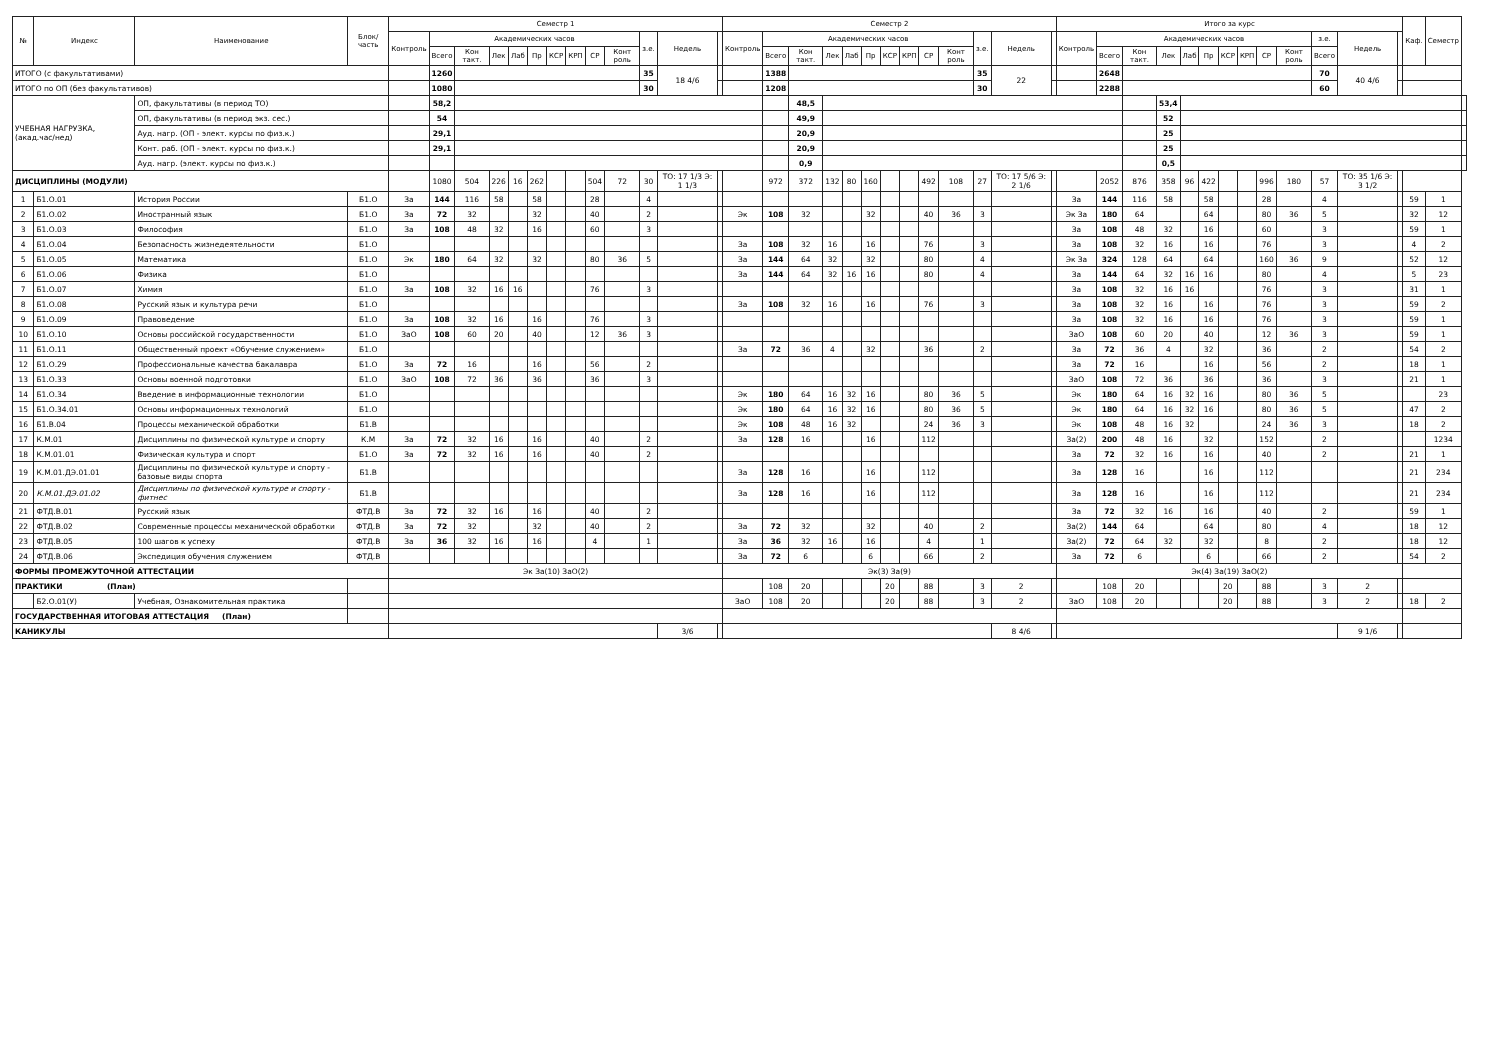| № | Индекс | Наименование | Блок/ часть | Семестр 1 | | | | | | | | | | | | | Семестр 2 | | | | | | | | | | | | | Итого за курс | | | | | | | | | | | | | Каф. | Семестр | |
| --- | --- | --- | --- | --- | --- | --- | --- | --- | --- | --- | --- | --- | --- | --- | --- | --- | --- | --- | --- | --- | --- | --- | --- | --- | --- | --- | --- | --- | --- | --- | --- | --- | --- | --- | --- | --- | --- | --- | --- | --- | --- | --- | --- | --- | --- |
| | | | | Контроль | Академических часов | | | | | | | | | з.е. | Недель | | Контроль | Академических часов | | | | | | | | | з.е. | Недель | | Контроль | Академических часов | | | | | | | | | з.е. | Недель | | | | |
| | | | | | Всего | Кон такт. | Лек | Лаб | Пр | КСР | КРП | СР | Конт роль | | | | | Всего | Кон такт. | Лек | Лаб | Пр | КСР | КРП | СР | Конт роль | | | | | Всего | Кон такт. | Лек | Лаб | Пр | КСР | КРП | СР | Конт роль | Всего | | | | | |
| ИТОГО (с факультативами) | | | | | 1260 | | | | | | | | | 35 | 18 4/6 | | | 1388 | | | | | | | | | 35 | 22 | | | 2648 | | | | | | | | | 70 | 40 4/6 | | | | |
| ИТОГО по ОП (без факультативов) | | | | | 1080 | | | | | | | | | 30 | | | | 1208 | | | | | | | | | 30 | | | | 2288 | | | | | | | | | 60 | | | | | |
| УЧЕБНАЯ НАГРУЗКА, (акад.час/нед) | | ОП, факультативы (в период ТО) | | | 58,2 | | | | | | | | | | | | | | 48,5 | | | | | | | | | | | | | | 53,4 | | | | | | | | | | | | |
| | | ОП, факультативы (в период экз. сес.) | | | 54 | | | | | | | | | | | | | | 49,9 | | | | | | | | | | | | | | 52 | | | | | | | | | | | | |
| | | Ауд. нагр. (ОП - элект. курсы по физ.к.) | | | 29,1 | | | | | | | | | | | | | | 20,9 | | | | | | | | | | | | | | 25 | | | | | | | | | | | | |
| | | Конт. раб. (ОП - элект. курсы по физ.к.) | | | 29,1 | | | | | | | | | | | | | | 20,9 | | | | | | | | | | | | | | 25 | | | | | | | | | | | | |
| | | Ауд. нагр. (элект. курсы по физ.к.) | | | | | | | | | | | | | | | | | 0,9 | | | | | | | | | | | | | | 0,5 | | | | | | | | | | | | |
| ДИСЦИПЛИНЫ (МОДУЛИ) | | | | | 1080 | 504 | 226 | 16 | 262 | | | 504 | 72 | 30 | ТО: 17 1/3 Э: 1 1/3 | | | 972 | 372 | 132 | 80 | 160 | | | 492 | 108 | 27 | ТО: 17 5/6 Э: 2 1/6 | | | 2052 | 876 | 358 | 96 | 422 | | | 996 | 180 | 57 | ТО: 35 1/6 Э: 3 1/2 | | | | |
| 1 | Б1.О.01 | История России | Б1.О | За | 144 | 116 | 58 | | 58 | | | 28 | | 4 | | | | | | | | | | | | | | | | За | 144 | 116 | 58 | | 58 | | | 28 | | 4 | | | 59 | 1 | |
| 2 | Б1.О.02 | Иностранный язык | Б1.О | За | 72 | 32 | | | 32 | | | 40 | | 2 | | | Эк | 108 | 32 | | | 32 | | | 40 | 36 | 3 | | | Эк За | 180 | 64 | | | 64 | | | 80 | 36 | 5 | | | 32 | 12 | |
| 3 | Б1.О.03 | Философия | Б1.О | За | 108 | 48 | 32 | | 16 | | | 60 | | 3 | | | | | | | | | | | | | | | | За | 108 | 48 | 32 | | 16 | | | 60 | | 3 | | | 59 | 1 | |
| 4 | Б1.О.04 | Безопасность жизнедеятельности | Б1.О | | | | | | | | | | | | | | За | 108 | 32 | 16 | | 16 | | | 76 | | 3 | | | За | 108 | 32 | 16 | | 16 | | | 76 | | 3 | | | 4 | 2 | |
| 5 | Б1.О.05 | Математика | Б1.О | Эк | 180 | 64 | 32 | | 32 | | | 80 | 36 | 5 | | | За | 144 | 64 | 32 | | 32 | | | 80 | | 4 | | | Эк За | 324 | 128 | 64 | | 64 | | | 160 | 36 | 9 | | | 52 | 12 | |
| 6 | Б1.О.06 | Физика | Б1.О | | | | | | | | | | | | | | За | 144 | 64 | 32 | 16 | 16 | | | 80 | | 4 | | | За | 144 | 64 | 32 | 16 | 16 | | | 80 | | 4 | | | 5 | 23 | |
| 7 | Б1.О.07 | Химия | Б1.О | За | 108 | 32 | 16 | 16 | | | | 76 | | 3 | | | | | | | | | | | | | | | | За | 108 | 32 | 16 | 16 | | | | 76 | | 3 | | | 31 | 1 | |
| 8 | Б1.О.08 | Русский язык и культура речи | Б1.О | | | | | | | | | | | | | | За | 108 | 32 | 16 | | 16 | | | 76 | | 3 | | | За | 108 | 32 | 16 | | 16 | | | 76 | | 3 | | | 59 | 2 | |
| 9 | Б1.О.09 | Правоведение | Б1.О | За | 108 | 32 | 16 | | 16 | | | 76 | | 3 | | | | | | | | | | | | | | | | За | 108 | 32 | 16 | | 16 | | | 76 | | 3 | | | 59 | 1 | |
| 10 | Б1.О.10 | Основы российской государственности | Б1.О | ЗаО | 108 | 60 | 20 | | 40 | | | 12 | 36 | 3 | | | | | | | | | | | | | | | | ЗаО | 108 | 60 | 20 | | 40 | | | 12 | 36 | 3 | | | 59 | 1 | |
| 11 | Б1.О.11 | Общественный проект «Обучение служением» | Б1.О | | | | | | | | | | | | | | За | 72 | 36 | 4 | | 32 | | | 36 | | 2 | | | За | 72 | 36 | 4 | | 32 | | | 36 | | 2 | | | 54 | 2 | |
| 12 | Б1.О.29 | Профессиональные качества бакалавра | Б1.О | За | 72 | 16 | | | 16 | | | 56 | | 2 | | | | | | | | | | | | | | | | За | 72 | 16 | | | 16 | | | 56 | | 2 | | | 18 | 1 | |
| 13 | Б1.О.33 | Основы военной подготовки | Б1.О | ЗаО | 108 | 72 | 36 | | 36 | | | 36 | | 3 | | | | | | | | | | | | | | | | ЗаО | 108 | 72 | 36 | | 36 | | | 36 | | 3 | | | 21 | 1 | |
| 14 | Б1.О.34 | Введение в информационные технологии | Б1.О | | | | | | | | | | | | | | Эк | 180 | 64 | 16 | 32 | 16 | | | 80 | 36 | 5 | | | Эк | 180 | 64 | 16 | 32 | 16 | | | 80 | 36 | 5 | | | | 23 | |
| 15 | Б1.О.34.01 | Основы информационных технологий | Б1.О | | | | | | | | | | | | | | Эк | 180 | 64 | 16 | 32 | 16 | | | 80 | 36 | 5 | | | Эк | 180 | 64 | 16 | 32 | 16 | | | 80 | 36 | 5 | | | 47 | 2 | |
| 16 | Б1.В.04 | Процессы механической обработки | Б1.В | | | | | | | | | | | | | | Эк | 108 | 48 | 16 | 32 | | | | 24 | 36 | 3 | | | Эк | 108 | 48 | 16 | 32 | | | | 24 | 36 | 3 | | | 18 | 2 | |
| 17 | К.М.01 | Дисциплины по физической культуре и спорту | К.М | За | 72 | 32 | 16 | | 16 | | | 40 | | 2 | | | За | 128 | 16 | | | 16 | | | 112 | | | | | За(2) | 200 | 48 | 16 | | 32 | | | 152 | | 2 | | | | 1234 | |
| 18 | К.М.01.01 | Физическая культура и спорт | Б1.О | За | 72 | 32 | 16 | | 16 | | | 40 | | 2 | | | | | | | | | | | | | | | | За | 72 | 32 | 16 | | 16 | | | 40 | | 2 | | | 21 | 1 | |
| 19 | К.М.01.ДЭ.01.01 | Дисциплины по физической культуре и спорту - базовые виды спорта | Б1.В | | | | | | | | | | | | | | За | 128 | 16 | | | 16 | | | 112 | | | | | За | 128 | 16 | | | 16 | | | 112 | | | | | 21 | 234 | |
| 20 | К.М.01.ДЭ.01.02 | Дисциплины по физической культуре и спорту - фитнес | Б1.В | | | | | | | | | | | | | | За | 128 | 16 | | | 16 | | | 112 | | | | | За | 128 | 16 | | | 16 | | | 112 | | | | | 21 | 234 | |
| 21 | ФТД.В.01 | Русский язык | ФТД.В | За | 72 | 32 | 16 | | 16 | | | 40 | | 2 | | | | | | | | | | | | | | | | За | 72 | 32 | 16 | | 16 | | | 40 | | 2 | | | 59 | 1 | |
| 22 | ФТД.В.02 | Современные процессы механической обработки | ФТД.В | За | 72 | 32 | | | 32 | | | 40 | | 2 | | | За | 72 | 32 | | | 32 | | | 40 | | 2 | | | За(2) | 144 | 64 | | | 64 | | | 80 | | 4 | | | 18 | 12 | |
| 23 | ФТД.В.05 | 100 шагов к успеху | ФТД.В | За | 36 | 32 | 16 | | 16 | | | 4 | | 1 | | | За | 36 | 32 | 16 | | 16 | | | 4 | | 1 | | | За(2) | 72 | 64 | 32 | | 32 | | | 8 | | 2 | | | 18 | 12 | |
| 24 | ФТД.В.06 | Экспедиция обучения служением | ФТД.В | | | | | | | | | | | | | | За | 72 | 6 | | | 6 | | | 66 | | 2 | | | За | 72 | 6 | | | 6 | | | 66 | | 2 | | | 54 | 2 | |
| ФОРМЫ ПРОМЕЖУТОЧНОЙ АТТЕСТАЦИИ | | | | Эк За(10) ЗаО(2) | | | | | | | | | | | | | Эк(3) За(9) | | | | | | | | | | | | | Эк(4) За(19) ЗаО(2) | | | | | | | | | | | | | | | |
| ПРАКТИКИ (План) | | | | | | | | | | | | | | | | | | 108 | 20 | | | | 20 | | 88 | | 3 | 2 | | | 108 | 20 | | | | 20 | | 88 | | 3 | 2 | | | | |
| | Б2.О.01(У) | Учебная, Ознакомительная практика | | | | | | | | | | | | | | | ЗаО | 108 | 20 | | | | 20 | | 88 | | 3 | 2 | | ЗаО | 108 | 20 | | | | 20 | | 88 | | 3 | 2 | | 18 | 2 | |
| ГОСУДАРСТВЕННАЯ ИТОГОВАЯ АТТЕСТАЦИЯ (План) | | | | | | | | | | | | | | | | | | | | | | | | | | | | | | | | | | | | | | | | | | | | | |
| КАНИКУЛЫ | | | | | | | | | | | | | | | 3/6 | | | | | | | | | | | | | 8 4/6 | | | | | | | | | | | | | 9 1/6 | | | | |